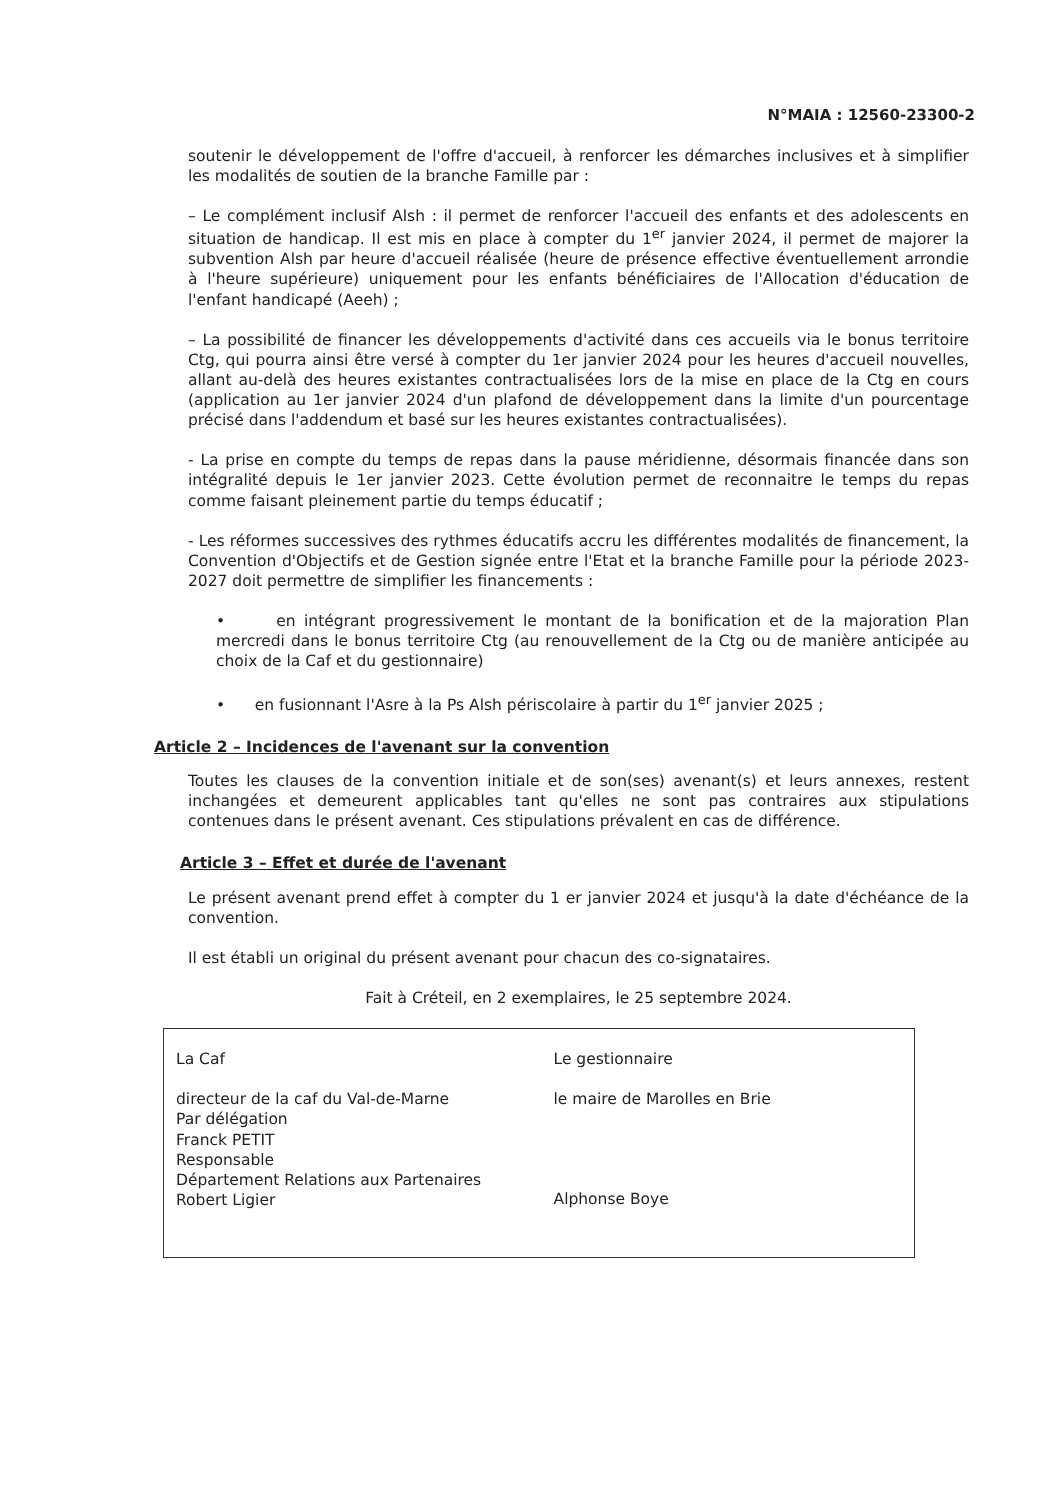N°MAIA : 12560-23300-2
soutenir le développement de l'offre d'accueil, à renforcer les démarches inclusives et à simplifier les modalités de soutien de la branche Famille par :
– Le complément inclusif Alsh : il permet de renforcer l'accueil des enfants et des adolescents en situation de handicap. Il est mis en place à compter du 1<sup>er</sup> janvier 2024, il permet de majorer la subvention Alsh par heure d'accueil réalisée (heure de présence effective éventuellement arrondie à l'heure supérieure) uniquement pour les enfants bénéficiaires de l'Allocation d'éducation de l'enfant handicapé (Aeeh) ;
– La possibilité de financer les développements d'activité dans ces accueils via le bonus territoire Ctg, qui pourra ainsi être versé à compter du 1er janvier 2024 pour les heures d'accueil nouvelles, allant au-delà des heures existantes contractualisées lors de la mise en place de la Ctg en cours (application au 1er janvier 2024 d'un plafond de développement dans la limite d'un pourcentage précisé dans l'addendum et basé sur les heures existantes contractualisées).
- La prise en compte du temps de repas dans la pause méridienne, désormais financée dans son intégralité depuis le 1er janvier 2023. Cette évolution permet de reconnaitre le temps du repas comme faisant pleinement partie du temps éducatif ;
- Les réformes successives des rythmes éducatifs accru les différentes modalités de financement, la Convention d'Objectifs et de Gestion signée entre l'Etat et la branche Famille pour la période 2023-2027 doit permettre de simplifier les financements :
• en intégrant progressivement le montant de la bonification et de la majoration Plan mercredi dans le bonus territoire Ctg (au renouvellement de la Ctg ou de manière anticipée au choix de la Caf et du gestionnaire)
• en fusionnant l'Asre à la Ps Alsh périscolaire à partir du 1<sup>er</sup> janvier 2025 ;
Article 2 – Incidences de l'avenant sur la convention
Toutes les clauses de la convention initiale et de son(ses) avenant(s) et leurs annexes, restent inchangées et demeurent applicables tant qu'elles ne sont pas contraires aux stipulations contenues dans le présent avenant. Ces stipulations prévalent en cas de différence.
Article 3 – Effet et durée de l'avenant
Le présent avenant prend effet à compter du 1 er janvier 2024 et jusqu'à la date d'échéance de la convention.
Il est établi un original du présent avenant pour chacun des co-signataires.
Fait à Créteil, en 2 exemplaires, le 25 septembre 2024.
La Caf
directeur de la caf du Val-de-Marne
Par délégation
Franck PETIT
Responsable
Département Relations aux Partenaires
Robert Ligier
Le gestionnaire
le maire de Marolles en Brie
Alphonse Boye